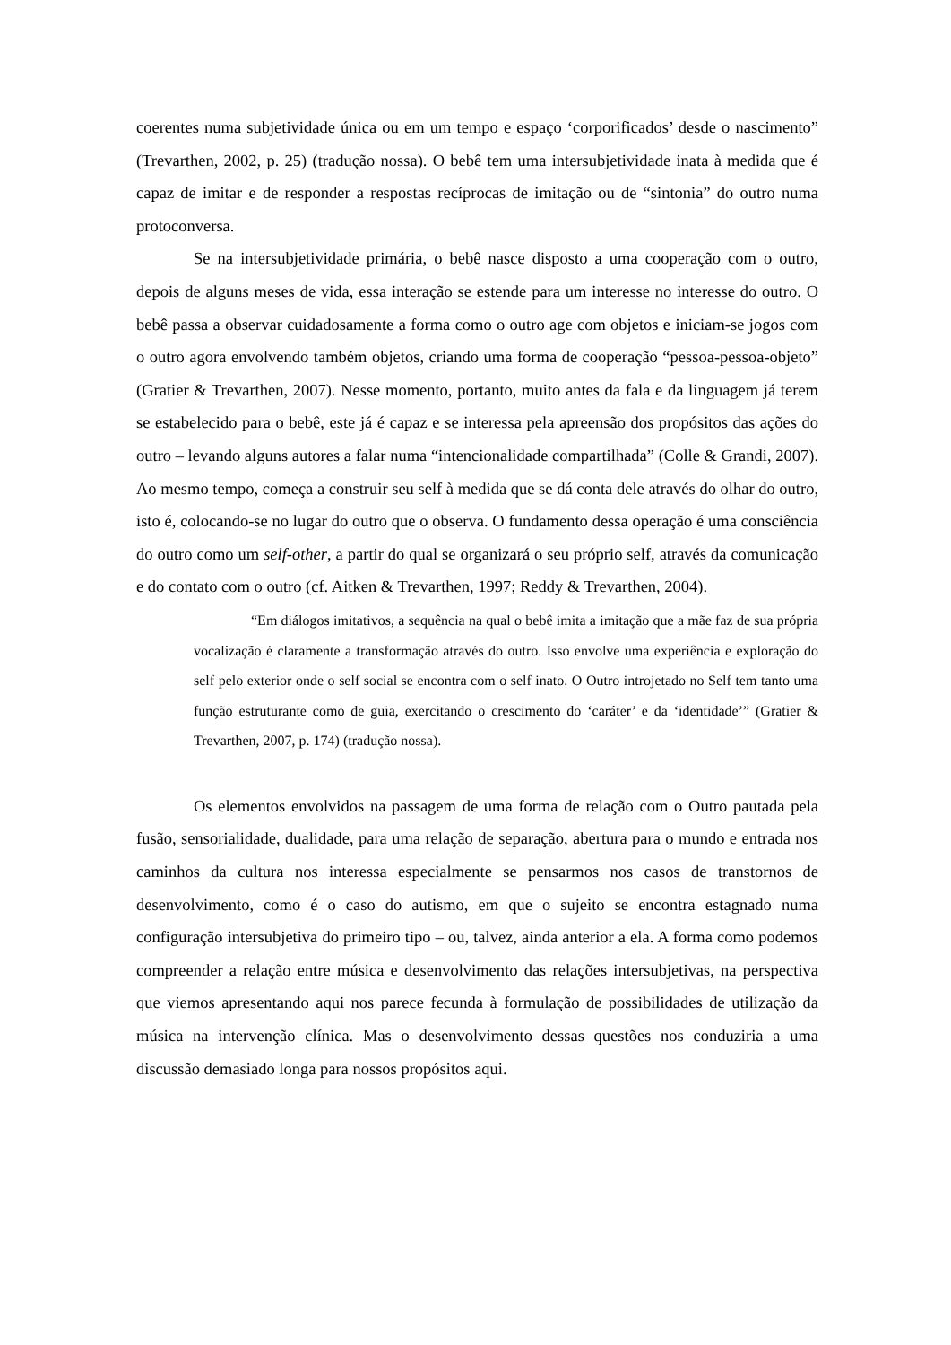coerentes numa subjetividade única ou em um tempo e espaço ‘corporificados’ desde o nascimento” (Trevarthen, 2002, p. 25) (tradução nossa). O bebê tem uma intersubjetividade inata à medida que é capaz de imitar e de responder a respostas recíprocas de imitação ou de “sintonia” do outro numa protoconversa.
Se na intersubjetividade primária, o bebê nasce disposto a uma cooperação com o outro, depois de alguns meses de vida, essa interação se estende para um interesse no interesse do outro. O bebê passa a observar cuidadosamente a forma como o outro age com objetos e iniciam-se jogos com o outro agora envolvendo também objetos, criando uma forma de cooperação “pessoa-pessoa-objeto” (Gratier & Trevarthen, 2007). Nesse momento, portanto, muito antes da fala e da linguagem já terem se estabelecido para o bebê, este já é capaz e se interessa pela apreensão dos propósitos das ações do outro – levando alguns autores a falar numa “intencionalidade compartilhada” (Colle & Grandi, 2007). Ao mesmo tempo, começa a construir seu self à medida que se dá conta dele através do olhar do outro, isto é, colocando-se no lugar do outro que o observa. O fundamento dessa operação é uma consciência do outro como um self-other, a partir do qual se organizará o seu próprio self, através da comunicação e do contato com o outro (cf. Aitken & Trevarthen, 1997; Reddy & Trevarthen, 2004).
“Em diálogos imitativos, a sequência na qual o bebê imita a imitação que a mãe faz de sua própria vocalização é claramente a transformação através do outro. Isso envolve uma experiência e exploração do self pelo exterior onde o self social se encontra com o self inato. O Outro introjetado no Self tem tanto uma função estruturante como de guia, exercitando o crescimento do ‘caráter’ e da ‘identidade’” (Gratier & Trevarthen, 2007, p. 174) (tradução nossa).
Os elementos envolvidos na passagem de uma forma de relação com o Outro pautada pela fusão, sensorialidade, dualidade, para uma relação de separação, abertura para o mundo e entrada nos caminhos da cultura nos interessa especialmente se pensarmos nos casos de transtornos de desenvolvimento, como é o caso do autismo, em que o sujeito se encontra estagnado numa configuração intersubjetiva do primeiro tipo – ou, talvez, ainda anterior a ela. A forma como podemos compreender a relação entre música e desenvolvimento das relações intersubjetivas, na perspectiva que viemos apresentando aqui nos parece fecunda à formulação de possibilidades de utilização da música na intervenção clínica. Mas o desenvolvimento dessas questões nos conduziria a uma discussão demasiado longa para nossos propósitos aqui.